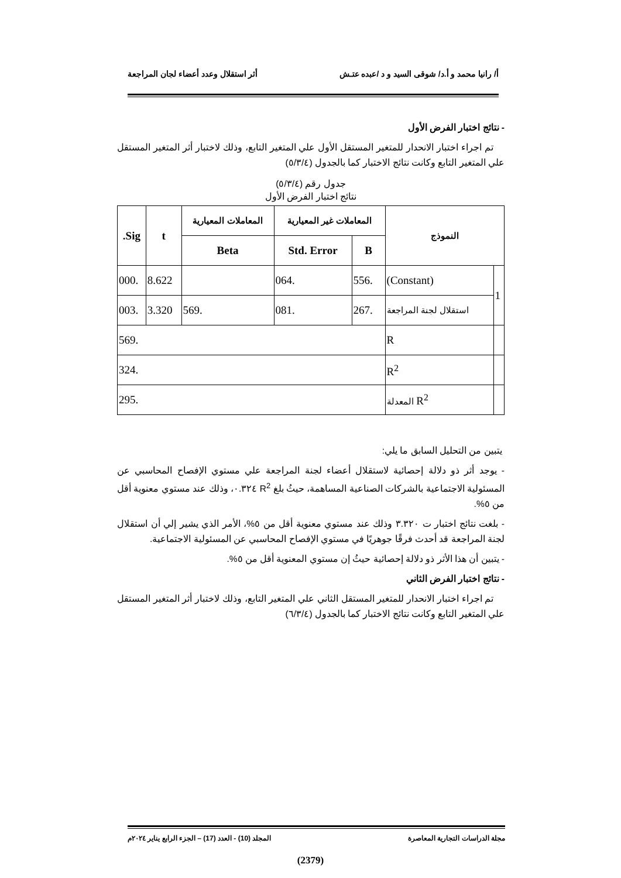أ/ رانيا محمد و أ.د/ شوقى السيد و د /عبده عتـش أثر استقلال وعدد أعضاء لجان المراجعة
- نتائج اختبار الفرض الأول
تم اجراء اختبار الانحدار للمتغير المستقل الأول علي المتغير التابع، وذلك لاختبار أثر المتغير المستقل علي المتغير التابع وكانت نتائج الاختبار كما بالجدول (٥/٣/٤)
جدول رقم (٥/٣/٤)
نتائج اختبار الفرض الأول
| النموذج | | المعاملات غير المعيارية | | المعاملات المعيارية | t | Sig. |
| --- | --- | --- | --- | --- | --- | --- |
| | | B | Std. Error | Beta | | |
| 1 | (Constant) | .556 | .064 | | 8.622 | .000 |
| | استقلال لجنة المراجعة | .267 | .081 | .569 | 3.320 | .003 |
| | R | .569 | | | | |
| | R<sup>2</sup> | .324 | | | | |
| | R<sup>2</sup> المعدلة | .295 | | | | |
يتبين من التحليل السابق ما يلي:
- يوجد أثر ذو دلالة إحصائية لاستقلال أعضاء لجنة المراجعة علي مستوي الإفصاح المحاسبي عن المسئولية الاجتماعية بالشركات الصناعية المساهمة، حيثُ بلغ R<sup>2</sup> ٠.٣٢٤، وذلك عند مستوي معنوية أقل من ٥%.
- بلغت نتائج اختبار ت ٣.٣٢٠ وذلك عند مستوي معنوية أقل من ٥%، الأمر الذي يشير إلي أن استقلال لجنة المراجعة قد أحدث فرقًا جوهريًا في مستوي الإفصاح المحاسبي عن المسئولية الاجتماعية.
- يتبين أن هذا الأثر ذو دلالة إحصائية حيثُ إن مستوي المعنوية أقل من ٥%.
- نتائج اختبار الفرض الثاني
تم اجراء اختبار الانحدار للمتغير المستقل الثاني علي المتغير التابع، وذلك لاختبار أثر المتغير المستقل علي المتغير التابع وكانت نتائج الاختبار كما بالجدول (٦/٣/٤)
مجلة الدراسات التجارية المعاصرة المجلد (10) - العدد (17) – الجزء الرابع يناير ٢٠٢٤م
(2379)